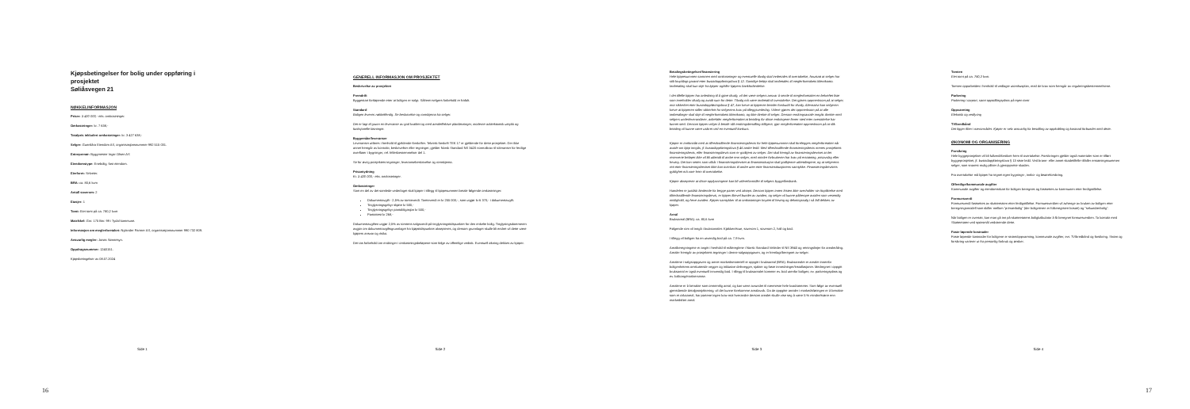Kjøpsbetingelser for bolig under oppføring i prosjektet
Søliåsvegen 21
NØKKELINFORMASJON
Priser: 3 420 000,- eks. omkostninger.
Omkostninger: kr. 7 638,-
Totalpris inkludert omkostninger: kr. 3 427 638,-
Selger: Gunnilåra Eiendom AS, organisasjonsnummer 992 515 031.
Entreprenør: Byggmester Ingar Olsen AS
Eiendomstype: Enebolig, fast eiendom.
Eierform: Selveier.
BRA: ca. 80,6 kvm
Antall soverom: 2
Etasjer: 1
Tomt: Eiet tomt på ca. 780,2 kvm
Matrikkel: Gnr. 175 Bnr. 99 i Tydal kommune.
Informasjon om meglerforetaket: Nylander Partner AS, organisasjonsnummer 990 732 809.
Ansvarlig megler: Jonas Sønnesyn.
Oppdragsnummer: 1240151.
Kjøpsbetingelser av 08.07.2024
Side 1
GENERELL INFORMASJON OM PROSJEKTET
Beskrivelse av prosjektet
Fremdrift
Byggestart fortløpende etter at boligen er solgt. Såfremt selgers forbehold er frafalt.
Standard
Boligen leveres nøkkelferdig. Se beskrivelse og romskjema fra selger.
Det er lagt til grunn en leveranse av god kvalitet og med arealeffektive planløsninger, moderne arkitektonisk uttrykk og funksjonelle løsninger.
Byggemåte/leveranser
Leveranser utføres i henhold til gjeldende forskrifter. Teknisk forskrift TEK 17 er gjeldende for dette prosjektet. Der ikke annet fremgår av kontrakt, beskrivelser eller tegninger, gjelder Norsk Standard NS 3420 normalkrav til toleranser for ferdige overflater i bygninger, ref. fellesbestemmelser del 1.
Se for øvrig prosjektets tegninger, leveransebeskrivelse og romskjema.
Prisantydning
Kr. 3 420 000,- eks. omkostninger.
Omkostninger
Som en del av det samlede vederlaget skal kjøper i tillegg til kjøpesummen betale følgende omkostninger:
Dokumentavgift - 2,5% av tomteverdi. Tomteverdi er kr 255 000,-, som utgjør kr 6 370,- i dokumentavgift.
Tinglysningsgebyr skjøte kr 500,-
Tinglysningsgebyr pantobligasjon kr 500,-
Pantattest kr 268,-
Dokumentavgiften utgjør 2,5% av tomtens salgsverdi på tinglysningstidspunktet for den enkelte bolig. Tinglysingsdommeren avgjør om dokumentavgiftsgrunnlaget fra kjøpstidspunktet aksepteres, og dersom grunnlaget skulle bli endret vil dette være kjøpers ansvar og risiko.
Det tas forbehold om endringer i omkostningsbeløpene som følge av offentlige vedtak. Eventuell økning dekkes av kjøper.
Side 2
Betalingsbetingelser/finansiering
Hele kjøpesummen sammen med omkostninger og eventuelle tilvalg skal innbetales til overtakelse, forutsatt at selger har stilt lovpålagt garanti etter bustadoppføringslova § 12. Samtlige beløp skal innbetales til meglerforetakets klientkonto. Innbetaling skal kun skje fra kjøper og/eller kjøpers bankforbindelse.
I det tilfelle kjøper har anledning til å gjøre tilvalg, vil det være selgers ansvar å sende til meglerforetaket en bekreftet liste som inneholder tilvalg og avtalt sum for dette. Tilvalg må være innbetalt til overtakelse. Det gjøres oppmerksom på at selger, mot sikkerhet etter bustadoppføringslova § 47, kan kreve at kjøperen betaler forskudd for tilvalg. Alternativt kan selgeren kreve at kjøperen stiller sikkerhet for selgerens krav på tilleggsvederlag. Videre gjøres det oppmerksom på at alle innbetalinger skal skje til meglerforetakets klientkonto, og ikke direkte til selger. Dersom endringsavtale inngås direkte med selgers underleverandører, anbefaler meglerforetaket at betaling for disse endringene finner sted etter overtakelse har funnet sted. Dersom kjøper velger å betale slik endringsbestilling tidligere, gjør meglerforetaket oppmerksom på at slik betaling vil kunne være usikret ved en eventuell konkurs.
Kjøper er innforstått med at tilfredsstillende finansieringsbevis for hele kjøpesummen skal forelegges meglerforetaket når avtale om kjøp inngås, jf. bustadoppføringslova § 46 andre ledd. Med tilfredsstillende finansieringsbevis menes prosjektets finansieringsbevis, eller finansieringsbevis som er godkjent av selger. Det skal fremgå av finansieringsbeviset at det reserverte beløpet ikke vil bli utbetalt til andre enn selger, med mindre forbrukeren har krav på erstatning, prisavslag eller heving. Det kan settes som vilkår i finansieringsbeviset at finansinstitusjon skal godkjenne utbetalingene, og at selgerens rett etter finansieringsbeviset ikke kan overdras til andre uten etter finansinstitusjonens samtykke. Finansieringsbevisets gyldighet må vare frem til overtakelse.
Kjøper aksepterer at disse opplysningene kan bli videreformidlet til selgers byggelånsbank.
Handelen er juridisk bindende for begge parter ved aksept. Dersom kjøper innen fristen ikke overholder sin forpliktelse med tilfredsstillende finansieringsbevis, er kjøper likevel bundet av avtalen, og selger vil kunne påberope avtalen som vesentlig mislighold, og heve avtalen. Kjøper samtykker til at omkostninger knyttet til heving og dekningssalg i så fall dekkes av kjøper.
Areal
Bruksareal (BRA): ca. 80,6 kvm
Følgende rom vil inngå i bruksarealet: Kjøkken/stue, soverom 1, soverom 2, hall og bad.
I tillegg vil boligen ha en utvendig bod på ca. 7,9 kvm.
Arealberegningene er angitt i henhold til målereglene i Norsk Standard Veileder til NS 3940 og retningslinjer for arealmåling. Arealer fremgår av prosjektets tegninger i denne salgsoppgaven, og er fremlagt/beregnet av selger.
Arealene i salgsoppgaven og annet markedsmateriell er oppgitt i bruksareal (BRA). Bruksarealet er arealet innenfor boligenhetens omsluttende vegger og inklusive delevegger, sjakter og faste innredninger/installasjoner. Medregnet i oppgitt bruksareal er også eventuell innvendig bod. I tillegg til bruksarealet kommer ev. bod utenfor boligen, ev. parkeringsplass og ev. balkong/markterrasse.
Arealene er å betrakte som omtrentlig areal, og kan være avrundet til nærmeste hele kvadratmeter. Som følge av eventuell gjenstående detaljprosjektering, vil det kunne forekomme arealavvik. Da de oppgitte arealer i markedsføringen er å betrakte som et cirkaareal, har partene ingen krav mot hverandre dersom arealet skulle vise seg å være 5 % mindre/større enn markedsført areal.
Side 3
Tomten
Eiet tomt på ca. 780,2 kvm.
Tomten opparbeides i henhold til vedlagte utomhusplan, med de krav som fremgår av reguleringsbestemmelsene.
Parkering
Parkering i carport, samt oppstillingsplass på egen tomt
Oppvarming
Elektrisk og vedfyring
TV/bredbånd
Det ligger fiber i nærområdet. Kjøper er selv ansvarlig for bestilling av oppkobling og kostnad forbundet med dette.
ØKONOMI OG ORGANISERING
Forsikring
Hele byggeprosjektet vil bli fullverdiforsikret frem til overtakelse. Forsikringen gjelder også materialer som er tilført byggeprosjektet, jf. bustadoppføringslova § 13 siste ledd. Ved brann- eller annet skadetilfelle tilfaller erstatningssummen selger, som snarest mulig plikter å gjenopprette skaden.
Fra overtakelse må kjøper ha tegnet egen bygnings-, innbo- og løsøreforsikring.
Offentlige/kommunale avgifter
Kommunale avgifter og eiendomsskatt for boligen beregnes og fastsettes av kommunen etter ferdigstillelse.
Formuesverdi
Formuesverdi fastsettes av skatteetaten etter ferdigstillelse. Formuesverdien vil avhenge av bruken av boligen etter beregningsmodell som skiller mellom "primærbolig" (der boligeieren er folkeregistert bosatt) og "sekundærbolig".
Når boligen er overtatt, kan man gå inn på skatteetatens boligkalkulator å få beregnet formuesverdien. Ta kontakt med Skatteetaten ved spørsmål vedrørende dette.
Faste løpende kostnader
Faste løpende kostnader for boligene er strøm/oppvarming, kommunale avgifter, evt. TV/bredbånd og forsikring. Strøm og forsikring varierer ut fra personlig forbruk og ønsker.
Side 4
16 17